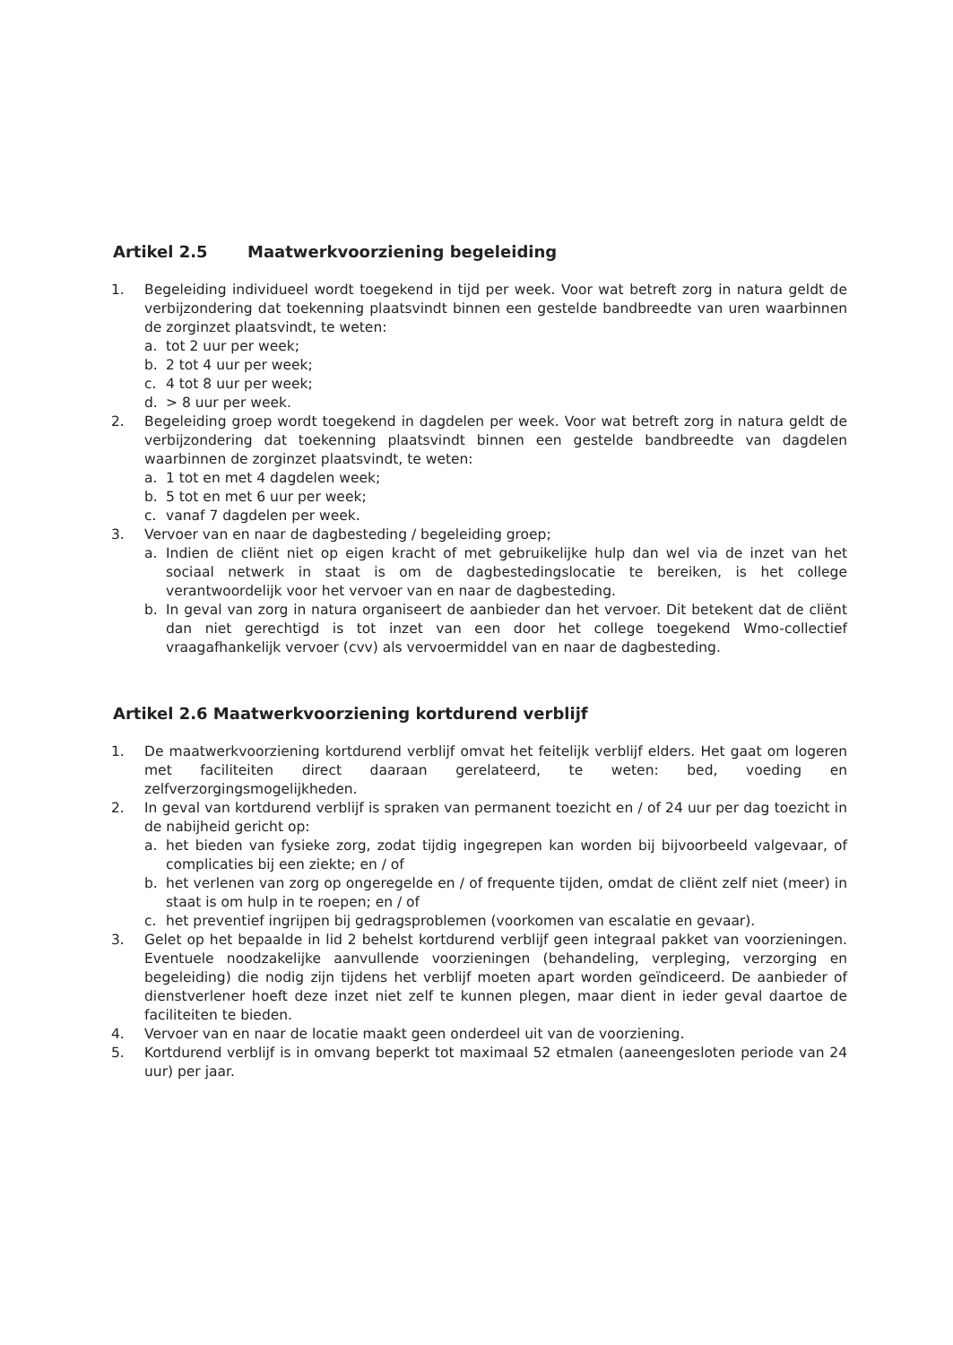Artikel 2.5 Maatwerkvoorziening begeleiding
1. Begeleiding individueel wordt toegekend in tijd per week. Voor wat betreft zorg in natura geldt de verbijzondering dat toekenning plaatsvindt binnen een gestelde bandbreedte van uren waarbinnen de zorginzet plaatsvindt, te weten:
a. tot 2 uur per week;
b. 2 tot 4 uur per week;
c. 4 tot 8 uur per week;
d. > 8 uur per week.
2. Begeleiding groep wordt toegekend in dagdelen per week. Voor wat betreft zorg in natura geldt de verbijzondering dat toekenning plaatsvindt binnen een gestelde bandbreedte van dagdelen waarbinnen de zorginzet plaatsvindt, te weten:
a. 1 tot en met 4 dagdelen week;
b. 5 tot en met 6 uur per week;
c. vanaf 7 dagdelen per week.
3. Vervoer van en naar de dagbesteding / begeleiding groep;
a. Indien de cliënt niet op eigen kracht of met gebruikelijke hulp dan wel via de inzet van het sociaal netwerk in staat is om de dagbestedingslocatie te bereiken, is het college verantwoordelijk voor het vervoer van en naar de dagbesteding.
b. In geval van zorg in natura organiseert de aanbieder dan het vervoer. Dit betekent dat de cliënt dan niet gerechtigd is tot inzet van een door het college toegekend Wmo-collectief vraagafhankelijk vervoer (cvv) als vervoermiddel van en naar de dagbesteding.
Artikel 2.6 Maatwerkvoorziening kortdurend verblijf
1. De maatwerkvoorziening kortdurend verblijf omvat het feitelijk verblijf elders. Het gaat om logeren met faciliteiten direct daaraan gerelateerd, te weten: bed, voeding en zelfverzorgingsmogelijkheden.
2. In geval van kortdurend verblijf is spraken van permanent toezicht en / of 24 uur per dag toezicht in de nabijheid gericht op:
a. het bieden van fysieke zorg, zodat tijdig ingegrepen kan worden bij bijvoorbeeld valgevaar, of complicaties bij een ziekte; en / of
b. het verlenen van zorg op ongeregelde en / of frequente tijden, omdat de cliënt zelf niet (meer) in staat is om hulp in te roepen; en / of
c. het preventief ingrijpen bij gedragsproblemen (voorkomen van escalatie en gevaar).
3. Gelet op het bepaalde in lid 2 behelst kortdurend verblijf geen integraal pakket van voorzieningen. Eventuele noodzakelijke aanvullende voorzieningen (behandeling, verpleging, verzorging en begeleiding) die nodig zijn tijdens het verblijf moeten apart worden geïndiceerd. De aanbieder of dienstverlener hoeft deze inzet niet zelf te kunnen plegen, maar dient in ieder geval daartoe de faciliteiten te bieden.
4. Vervoer van en naar de locatie maakt geen onderdeel uit van de voorziening.
5. Kortdurend verblijf is in omvang beperkt tot maximaal 52 etmalen (aaneengesloten periode van 24 uur) per jaar.